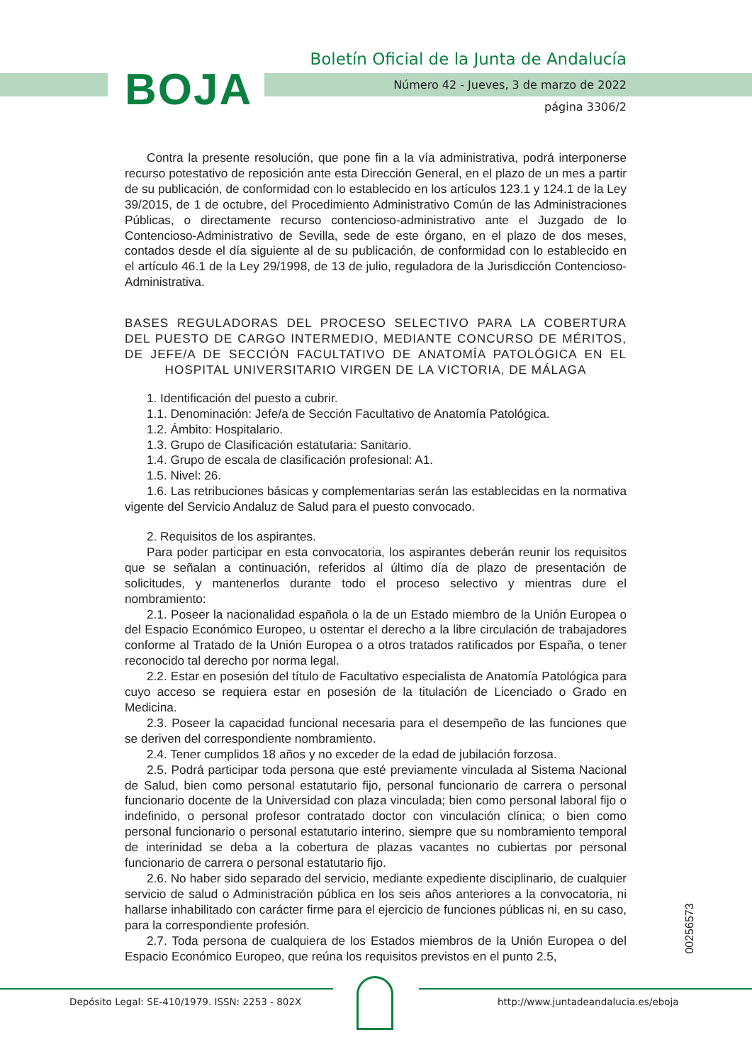BOJA
Boletín Oficial de la Junta de Andalucía
Número 42 - Jueves, 3 de marzo de 2022
página 3306/2
Contra la presente resolución, que pone fin a la vía administrativa, podrá interponerse recurso potestativo de reposición ante esta Dirección General, en el plazo de un mes a partir de su publicación, de conformidad con lo establecido en los artículos 123.1 y 124.1 de la Ley 39/2015, de 1 de octubre, del Procedimiento Administrativo Común de las Administraciones Públicas, o directamente recurso contencioso-administrativo ante el Juzgado de lo Contencioso-Administrativo de Sevilla, sede de este órgano, en el plazo de dos meses, contados desde el día siguiente al de su publicación, de conformidad con lo establecido en el artículo 46.1 de la Ley 29/1998, de 13 de julio, reguladora de la Jurisdicción Contencioso-Administrativa.
BASES REGULADORAS DEL PROCESO SELECTIVO PARA LA COBERTURA DEL PUESTO DE CARGO INTERMEDIO, MEDIANTE CONCURSO DE MÉRITOS, DE JEFE/A DE SECCIÓN FACULTATIVO DE ANATOMÍA PATOLÓGICA EN EL HOSPITAL UNIVERSITARIO VIRGEN DE LA VICTORIA, DE MÁLAGA
1. Identificación del puesto a cubrir.
1.1. Denominación: Jefe/a de Sección Facultativo de Anatomía Patológica.
1.2. Ámbito: Hospitalario.
1.3. Grupo de Clasificación estatutaria: Sanitario.
1.4. Grupo de escala de clasificación profesional: A1.
1.5. Nivel: 26.
1.6. Las retribuciones básicas y complementarias serán las establecidas en la normativa vigente del Servicio Andaluz de Salud para el puesto convocado.
2. Requisitos de los aspirantes.
Para poder participar en esta convocatoria, los aspirantes deberán reunir los requisitos que se señalan a continuación, referidos al último día de plazo de presentación de solicitudes, y mantenerlos durante todo el proceso selectivo y mientras dure el nombramiento:
2.1. Poseer la nacionalidad española o la de un Estado miembro de la Unión Europea o del Espacio Económico Europeo, u ostentar el derecho a la libre circulación de trabajadores conforme al Tratado de la Unión Europea o a otros tratados ratificados por España, o tener reconocido tal derecho por norma legal.
2.2. Estar en posesión del título de Facultativo especialista de Anatomía Patológica para cuyo acceso se requiera estar en posesión de la titulación de Licenciado o Grado en Medicina.
2.3. Poseer la capacidad funcional necesaria para el desempeño de las funciones que se deriven del correspondiente nombramiento.
2.4. Tener cumplidos 18 años y no exceder de la edad de jubilación forzosa.
2.5. Podrá participar toda persona que esté previamente vinculada al Sistema Nacional de Salud, bien como personal estatutario fijo, personal funcionario de carrera o personal funcionario docente de la Universidad con plaza vinculada; bien como personal laboral fijo o indefinido, o personal profesor contratado doctor con vinculación clínica; o bien como personal funcionario o personal estatutario interino, siempre que su nombramiento temporal de interinidad se deba a la cobertura de plazas vacantes no cubiertas por personal funcionario de carrera o personal estatutario fijo.
2.6. No haber sido separado del servicio, mediante expediente disciplinario, de cualquier servicio de salud o Administración pública en los seis años anteriores a la convocatoria, ni hallarse inhabilitado con carácter firme para el ejercicio de funciones públicas ni, en su caso, para la correspondiente profesión.
2.7. Toda persona de cualquiera de los Estados miembros de la Unión Europea o del Espacio Económico Europeo, que reúna los requisitos previstos en el punto 2.5,
00256573
Depósito Legal: SE-410/1979. ISSN: 2253 - 802X
http://www.juntadeandalucia.es/eboja